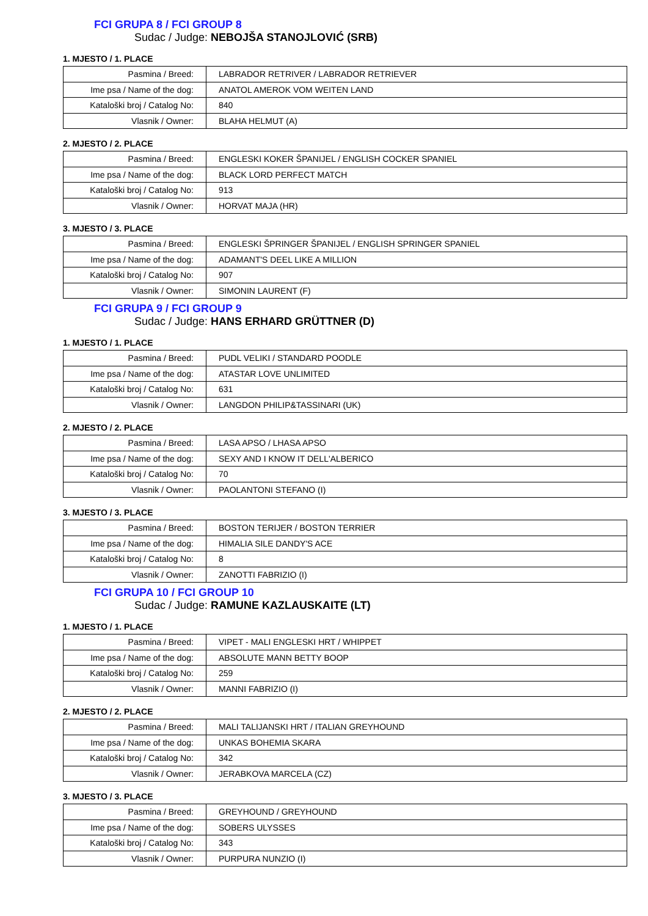FCI GRUPA 8 / FCI GROUP 8
Sudac / Judge: NEBOJŠA STANOJLOVIĆ (SRB)
1. MJESTO / 1. PLACE
| Pasmina / Breed: | LABRADOR RETRIVER / LABRADOR RETRIEVER |
| Ime psa / Name of the dog: | ANATOL AMEROK VOM WEITEN LAND |
| Kataloški broj / Catalog No: | 840 |
| Vlasnik / Owner: | BLAHA HELMUT (A) |
2. MJESTO / 2. PLACE
| Pasmina / Breed: | ENGLESKI KOKER ŠPANIJEL / ENGLISH COCKER SPANIEL |
| Ime psa / Name of the dog: | BLACK LORD PERFECT MATCH |
| Kataloški broj / Catalog No: | 913 |
| Vlasnik / Owner: | HORVAT MAJA (HR) |
3. MJESTO / 3. PLACE
| Pasmina / Breed: | ENGLESKI ŠPRINGER ŠPANIJEL / ENGLISH SPRINGER SPANIEL |
| Ime psa / Name of the dog: | ADAMANT'S DEEL LIKE A MILLION |
| Kataloški broj / Catalog No: | 907 |
| Vlasnik / Owner: | SIMONIN LAURENT (F) |
FCI GRUPA 9 / FCI GROUP 9
Sudac / Judge: HANS ERHARD GRÜTTNER (D)
1. MJESTO / 1. PLACE
| Pasmina / Breed: | PUDL VELIKI / STANDARD POODLE |
| Ime psa / Name of the dog: | ATASTAR LOVE UNLIMITED |
| Kataloški broj / Catalog No: | 631 |
| Vlasnik / Owner: | LANGDON PHILIP&TASSINARI (UK) |
2. MJESTO / 2. PLACE
| Pasmina / Breed: | LASA APSO / LHASA APSO |
| Ime psa / Name of the dog: | SEXY AND I KNOW IT DELL'ALBERICO |
| Kataloški broj / Catalog No: | 70 |
| Vlasnik / Owner: | PAOLANTONI STEFANO (I) |
3. MJESTO / 3. PLACE
| Pasmina / Breed: | BOSTON TERIJER / BOSTON TERRIER |
| Ime psa / Name of the dog: | HIMALIA SILE DANDY'S ACE |
| Kataloški broj / Catalog No: | 8 |
| Vlasnik / Owner: | ZANOTTI FABRIZIO (I) |
FCI GRUPA 10 / FCI GROUP 10
Sudac / Judge: RAMUNE KAZLAUSKAITE (LT)
1. MJESTO / 1. PLACE
| Pasmina / Breed: | VIPET - MALI ENGLESKI HRT / WHIPPET |
| Ime psa / Name of the dog: | ABSOLUTE MANN BETTY BOOP |
| Kataloški broj / Catalog No: | 259 |
| Vlasnik / Owner: | MANNI FABRIZIO (I) |
2. MJESTO / 2. PLACE
| Pasmina / Breed: | MALI TALIJANSKI HRT / ITALIAN GREYHOUND |
| Ime psa / Name of the dog: | UNKAS BOHEMIA SKARA |
| Kataloški broj / Catalog No: | 342 |
| Vlasnik / Owner: | JERABKOVA MARCELA (CZ) |
3. MJESTO / 3. PLACE
| Pasmina / Breed: | GREYHOUND / GREYHOUND |
| Ime psa / Name of the dog: | SOBERS ULYSSES |
| Kataloški broj / Catalog No: | 343 |
| Vlasnik / Owner: | PURPURA NUNZIO (I) |